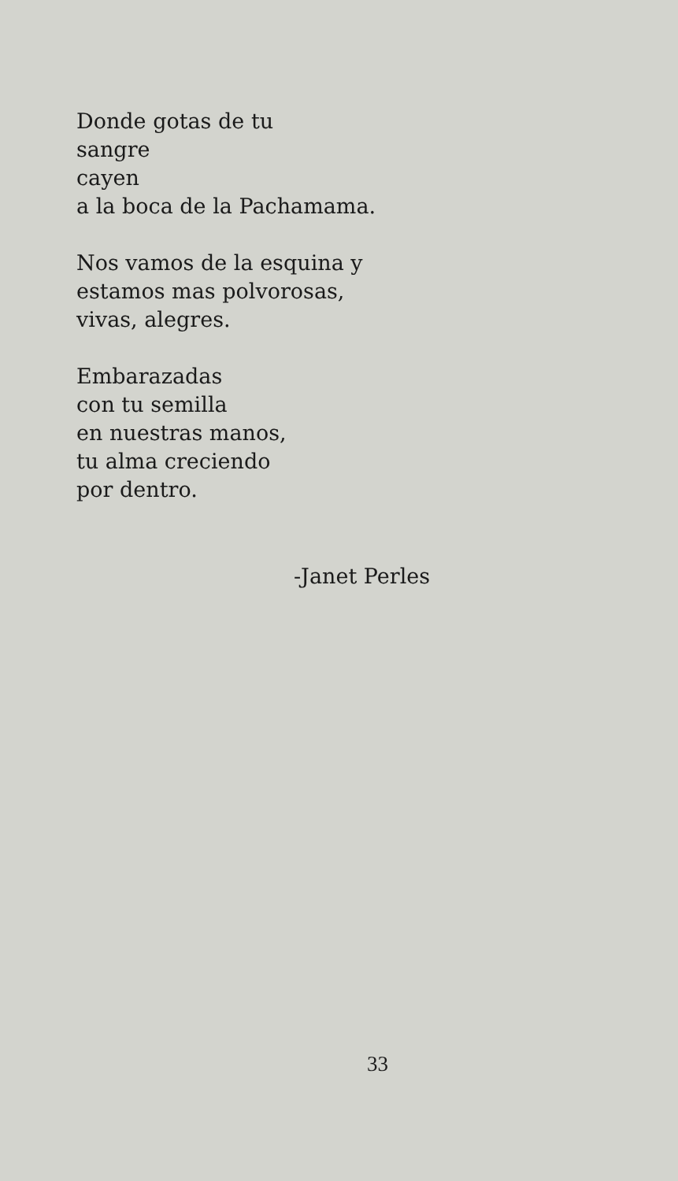Donde gotas de tu
sangre
cayen
a la boca de la Pachamama.
Nos vamos de la esquina y
estamos mas polvorosas,
vivas, alegres.
Embarazadas
con tu semilla
en nuestras manos,
tu alma creciendo
por dentro.
-Janet Perles
33